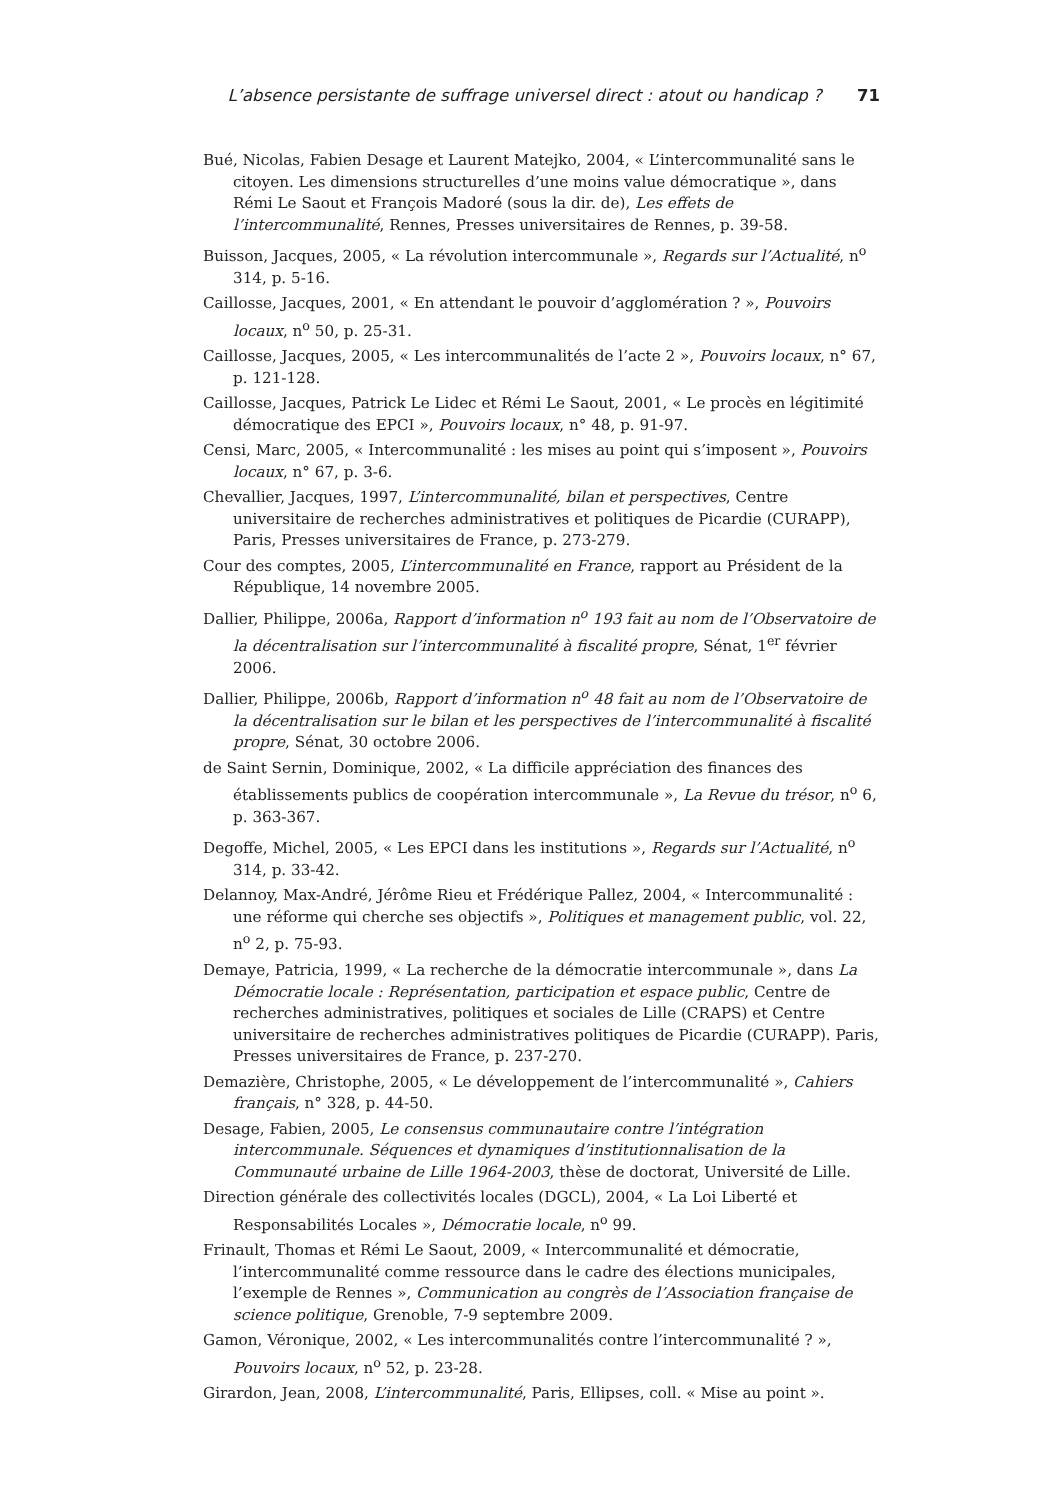L’absence persistante de suffrage universel direct : atout ou handicap ? 71
Bué, Nicolas, Fabien Desage et Laurent Matejko, 2004, « L’intercommunalité sans le citoyen. Les dimensions structurelles d’une moins value démocratique », dans Rémi Le Saout et François Madoré (sous la dir. de), Les effets de l’intercommunalité, Rennes, Presses universitaires de Rennes, p. 39-58.
Buisson, Jacques, 2005, « La révolution intercommunale », Regards sur l’Actualité, n<sup>o</sup> 314, p. 5-16.
Caillosse, Jacques, 2001, « En attendant le pouvoir d’agglomération ? », Pouvoirs locaux, n<sup>o</sup> 50, p. 25-31.
Caillosse, Jacques, 2005, « Les intercommunalités de l’acte 2 », Pouvoirs locaux, n° 67, p. 121-128.
Caillosse, Jacques, Patrick Le Lidec et Rémi Le Saout, 2001, « Le procès en légitimité démocratique des EPCI », Pouvoirs locaux, n° 48, p. 91-97.
Censi, Marc, 2005, « Intercommunalité : les mises au point qui s’imposent », Pouvoirs locaux, n° 67, p. 3-6.
Chevallier, Jacques, 1997, L’intercommunalité, bilan et perspectives, Centre universitaire de recherches administratives et politiques de Picardie (CURAPP), Paris, Presses universitaires de France, p. 273-279.
Cour des comptes, 2005, L’intercommunalité en France, rapport au Président de la République, 14 novembre 2005.
Dallier, Philippe, 2006a, Rapport d’information n<sup>o</sup> 193 fait au nom de l’Observatoire de la décentralisation sur l’intercommunalité à fiscalité propre, Sénat, 1<sup>er</sup> février 2006.
Dallier, Philippe, 2006b, Rapport d’information n<sup>o</sup> 48 fait au nom de l’Observatoire de la décentralisation sur le bilan et les perspectives de l’intercommunalité à fiscalité propre, Sénat, 30 octobre 2006.
de Saint Sernin, Dominique, 2002, « La difficile appréciation des finances des établissements publics de coopération intercommunale », La Revue du trésor, n<sup>o</sup> 6, p. 363-367.
Degoffe, Michel, 2005, « Les EPCI dans les institutions », Regards sur l’Actualité, n<sup>o</sup> 314, p. 33-42.
Delannoy, Max-André, Jérôme Rieu et Frédérique Pallez, 2004, « Intercommunalité : une réforme qui cherche ses objectifs », Politiques et management public, vol. 22, n<sup>o</sup> 2, p. 75-93.
Demaye, Patricia, 1999, « La recherche de la démocratie intercommunale », dans La Démocratie locale : Représentation, participation et espace public, Centre de recherches administratives, politiques et sociales de Lille (CRAPS) et Centre universitaire de recherches administratives politiques de Picardie (CURAPP). Paris, Presses universitaires de France, p. 237-270.
Demazière, Christophe, 2005, « Le développement de l’intercommunalité », Cahiers français, n° 328, p. 44-50.
Desage, Fabien, 2005, Le consensus communautaire contre l’intégration intercommunale. Séquences et dynamiques d’institutionnalisation de la Communauté urbaine de Lille 1964-2003, thèse de doctorat, Université de Lille.
Direction générale des collectivités locales (DGCL), 2004, « La Loi Liberté et Responsabilités Locales », Démocratie locale, n<sup>o</sup> 99.
Frinault, Thomas et Rémi Le Saout, 2009, « Intercommunalité et démocratie, l’intercommunalité comme ressource dans le cadre des élections municipales, l’exemple de Rennes », Communication au congrès de l’Association française de science politique, Grenoble, 7-9 septembre 2009.
Gamon, Véronique, 2002, « Les intercommunalités contre l’intercommunalité ? », Pouvoirs locaux, n<sup>o</sup> 52, p. 23-28.
Girardon, Jean, 2008, L’intercommunalité, Paris, Ellipses, coll. « Mise au point ».